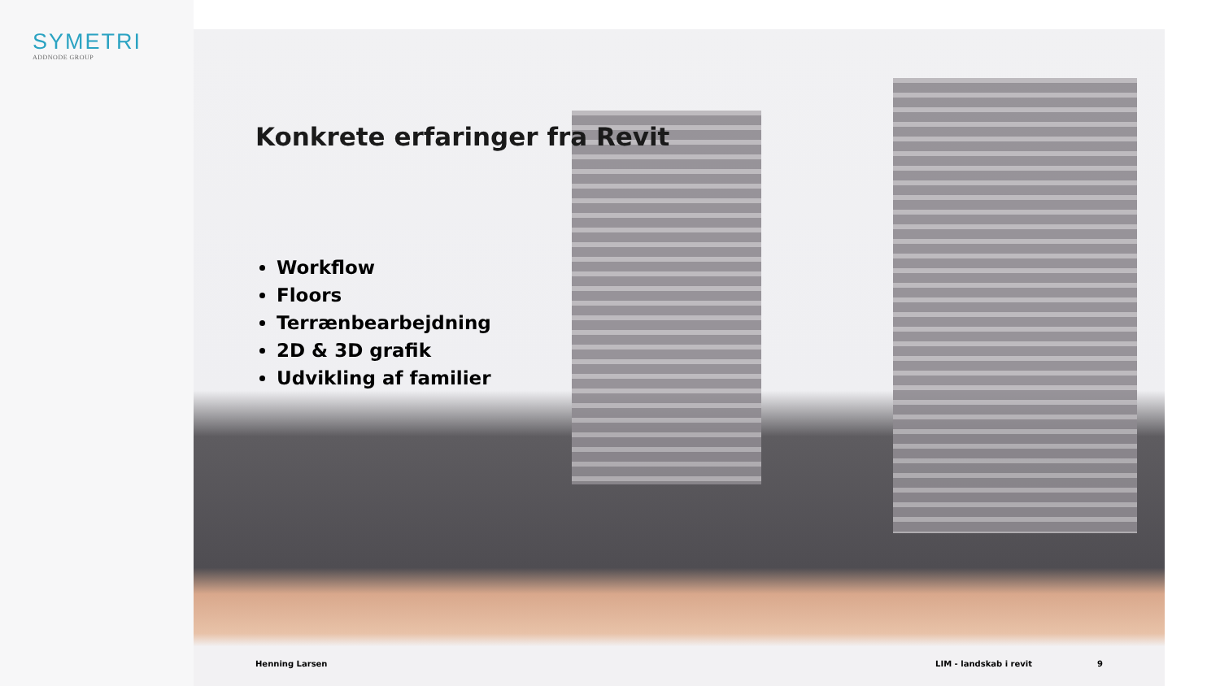SYMETRI
ADDNODE GROUP
Konkrete erfaringer fra Revit
Workflow
Floors
Terrænbearbejdning
2D & 3D grafik
Udvikling af familier
Henning Larsen LIM - landskab i revit 9